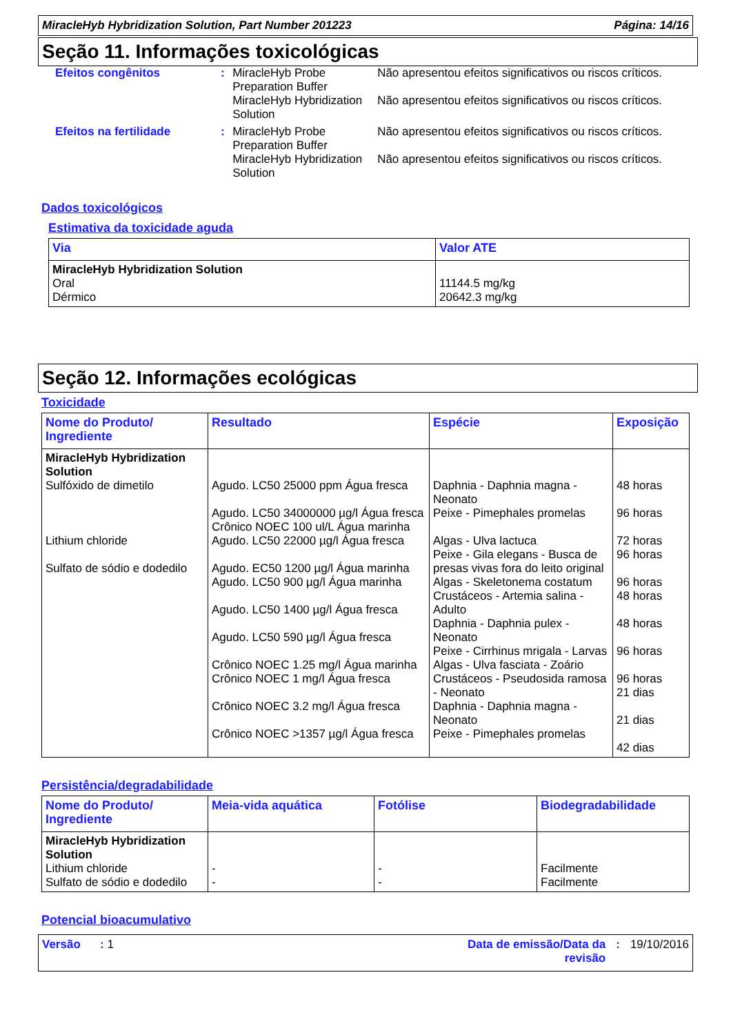MiracleHyb Hybridization Solution, Part Number 201223 Página: 14/16
Seção 11. Informações toxicológicas
| Efeitos congênitos | : | MiracleHyb Probe Preparation Buffer | Não apresentou efeitos significativos ou riscos críticos. |
| | | MiracleHyb Hybridization Solution | Não apresentou efeitos significativos ou riscos críticos. |
| Efeitos na fertilidade | : | MiracleHyb Probe Preparation Buffer | Não apresentou efeitos significativos ou riscos críticos. |
| | | MiracleHyb Hybridization Solution | Não apresentou efeitos significativos ou riscos críticos. |
Dados toxicológicos
Estimativa da toxicidade aguda
| Via | Valor ATE |
| --- | --- |
| MiracleHyb Hybridization Solution Oral Dérmico | 11144.5 mg/kg 20642.3 mg/kg |
Seção 12. Informações ecológicas
Toxicidade
| Nome do Produto/ Ingrediente | Resultado | Espécie | Exposição |
| --- | --- | --- | --- |
| MiracleHyb Hybridization Solution Sulfóxido de dimetilo Lithium chloride Sulfato de sódio e dodedilo | Agudo. LC50 25000 ppm Água fresca Agudo. LC50 34000000 µg/l Água fresca Crônico NOEC 100 ul/L Água marinha Agudo. LC50 22000 µg/l Água fresca Agudo. EC50 1200 µg/l Água marinha Agudo. LC50 900 µg/l Água marinha Agudo. LC50 1400 µg/l Água fresca Agudo. LC50 590 µg/l Água fresca Crônico NOEC 1.25 mg/l Água marinha Crônico NOEC 1 mg/l Água fresca Crônico NOEC 3.2 mg/l Água fresca Crônico NOEC >1357 µg/l Água fresca | Daphnia - Daphnia magna - Neonato Peixe - Pimephales promelas Algas - Ulva lactuca Peixe - Gila elegans - Busca de presas vivas fora do leito original Algas - Skeletonema costatum Crustáceos - Artemia salina - Adulto Daphnia - Daphnia pulex - Neonato Peixe - Cirrhinus mrigala - Larvas Algas - Ulva fasciata - Zoário Crustáceos - Pseudosida ramosa - Neonato Daphnia - Daphnia magna - Neonato Peixe - Pimephales promelas | 48 horas 96 horas 72 horas 96 horas 96 horas 48 horas 48 horas 96 horas 96 horas 21 dias 21 dias 42 dias |
Persistência/degradabilidade
| Nome do Produto/ Ingrediente | Meia-vida aquática | Fotólise | Biodegradabilidade |
| --- | --- | --- | --- |
| MiracleHyb Hybridization Solution Lithium chloride Sulfato de sódio e dodedilo | - - | - - | Facilmente Facilmente |
Potencial bioacumulativo
Versão : 1 Data de emissão/Data da
revisão: 19/10/2016